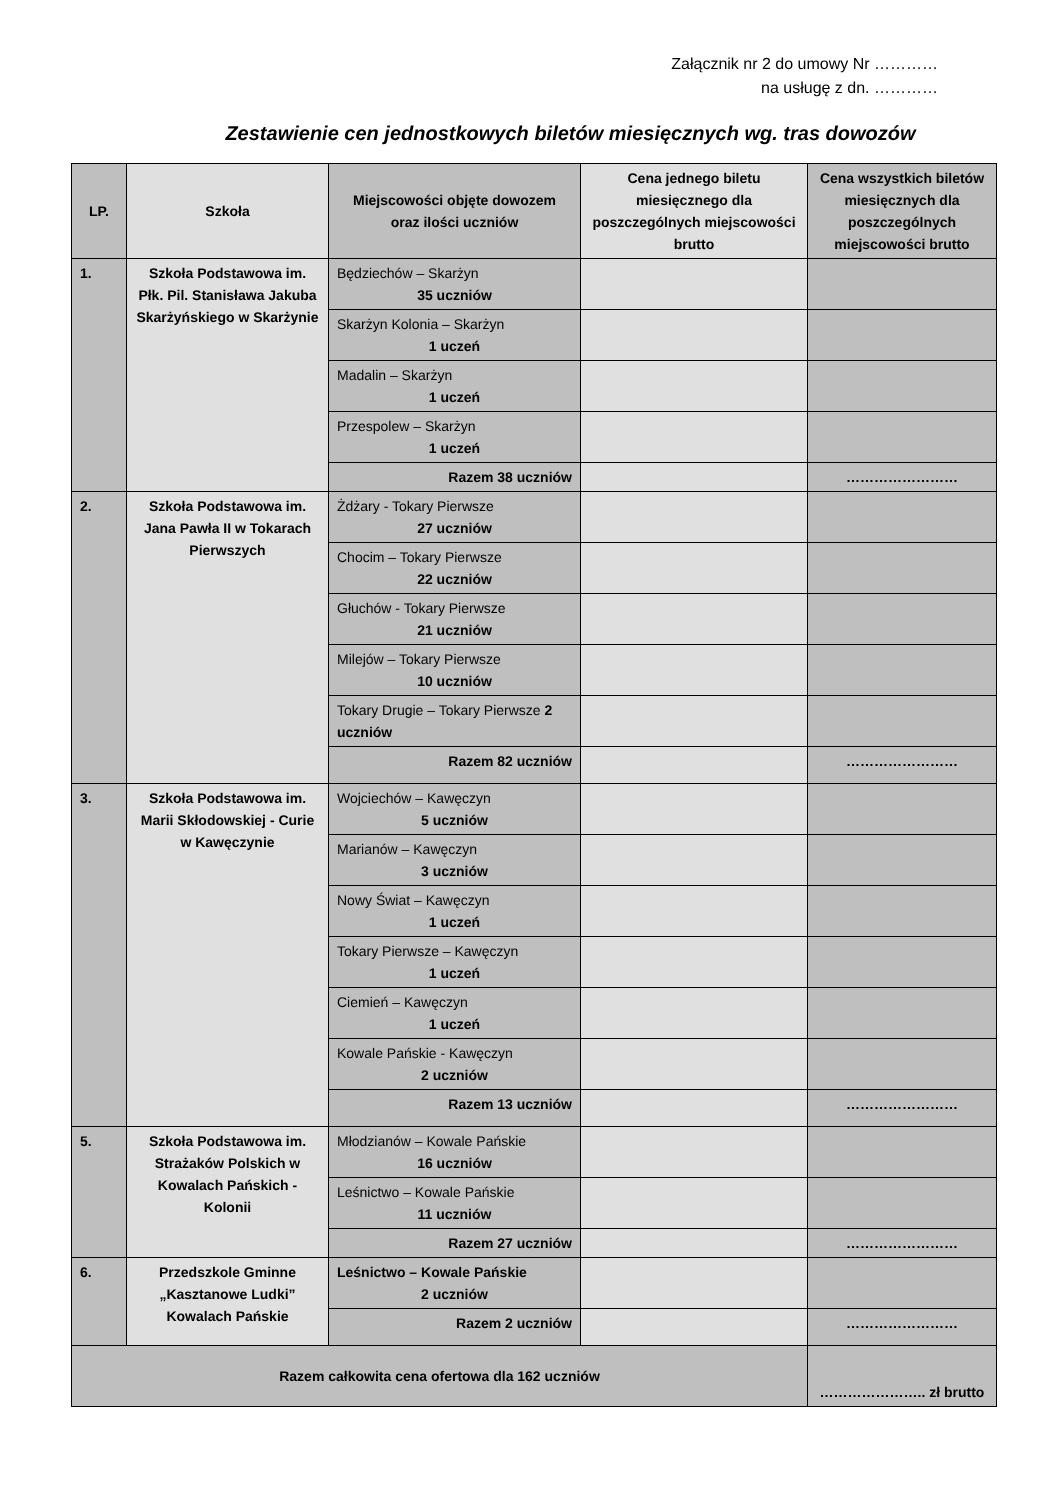Załącznik nr 2 do umowy Nr …………
na usługę z dn. …………
Zestawienie cen jednostkowych biletów miesięcznych wg. tras dowozów
| LP. | Szkoła | Miejscowości objęte dowozem oraz ilości uczniów | Cena jednego biletu miesięcznego dla poszczególnych miejscowości brutto | Cena wszystkich biletów miesięcznych dla poszczególnych miejscowości brutto |
| --- | --- | --- | --- | --- |
| 1. | Szkoła Podstawowa im. Płk. Pil. Stanisława Jakuba Skarżyńskiego w Skarżynie | Będziechów – Skarżyn 35 uczniów | | |
| | | Skarżyn Kolonia – Skarżyn 1 uczeń | | |
| | | Madalin – Skarżyn 1 uczeń | | |
| | | Przespolew – Skarżyn 1 uczeń | | |
| | | Razem 38 uczniów | | …………………… |
| 2. | Szkoła Podstawowa im. Jana Pawła II w Tokarach Pierwszych | Żdżary - Tokary Pierwsze 27 uczniów | | |
| | | Chocim – Tokary Pierwsze 22 uczniów | | |
| | | Głuchów - Tokary Pierwsze 21 uczniów | | |
| | | Milejów – Tokary Pierwsze 10 uczniów | | |
| | | Tokary Drugie – Tokary Pierwsze 2 uczniów | | |
| | | Razem 82 uczniów | | …………………… |
| 3. | Szkoła Podstawowa im. Marii Skłodowskiej - Curie w Kawęczynie | Wojciechów – Kawęczyn 5 uczniów | | |
| | | Marianów – Kawęczyn 3 uczniów | | |
| | | Nowy Świat – Kawęczyn 1 uczeń | | |
| | | Tokary Pierwsze – Kawęczyn 1 uczeń | | |
| | | Ciemień – Kawęczyn 1 uczeń | | |
| | | Kowale Pańskie - Kawęczyn 2 uczniów | | |
| | | Razem 13 uczniów | | …………………… |
| 5. | Szkoła Podstawowa im. Strażaków Polskich w Kowalach Pańskich - Kolonii | Młodzianów – Kowale Pańskie 16 uczniów | | |
| | | Leśnictwo – Kowale Pańskie 11 uczniów | | |
| | | Razem 27 uczniów | | …………………… |
| 6. | Przedszkole Gminne „Kasztanowe Ludki” Kowalach Pańskie | Leśnictwo – Kowale Pańskie 2 uczniów | | |
| | | Razem 2 uczniów | | …………………… |
| Razem całkowita cena ofertowa dla 162 uczniów | | | | ………………….. zł brutto |